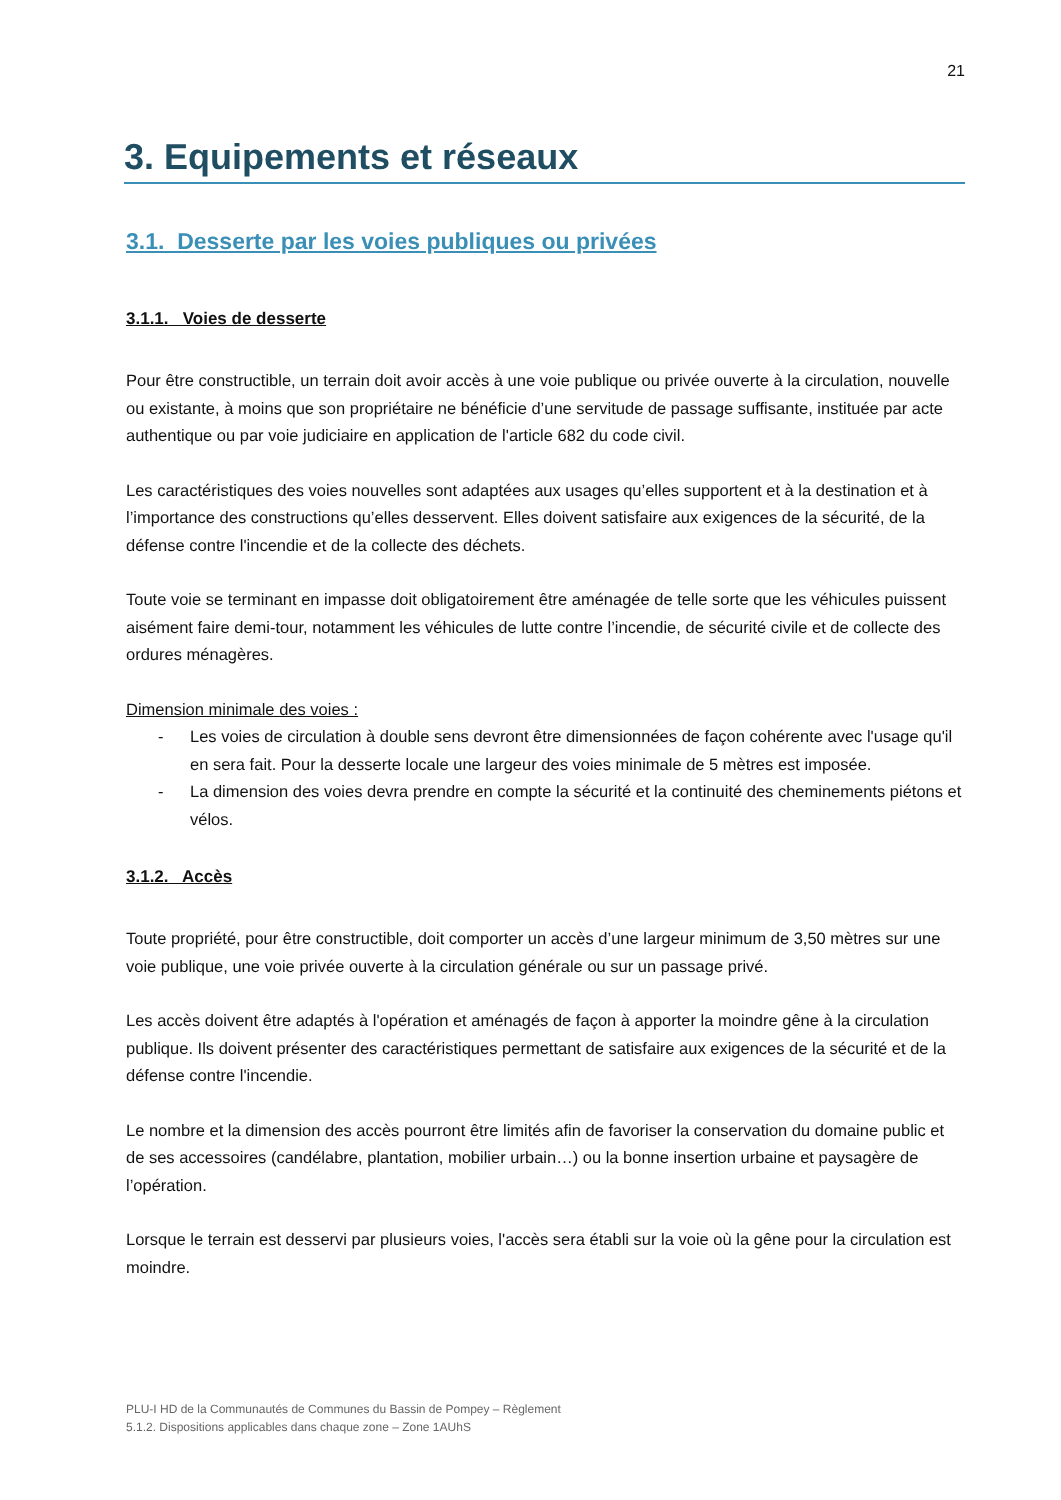21
3. Equipements et réseaux
3.1. Desserte par les voies publiques ou privées
3.1.1. Voies de desserte
Pour être constructible, un terrain doit avoir accès à une voie publique ou privée ouverte à la circulation, nouvelle ou existante, à moins que son propriétaire ne bénéficie d’une servitude de passage suffisante, instituée par acte authentique ou par voie judiciaire en application de l'article 682 du code civil.
Les caractéristiques des voies nouvelles sont adaptées aux usages qu’elles supportent et à la destination et à l’importance des constructions qu’elles desservent. Elles doivent satisfaire aux exigences de la sécurité, de la défense contre l'incendie et de la collecte des déchets.
Toute voie se terminant en impasse doit obligatoirement être aménagée de telle sorte que les véhicules puissent aisément faire demi-tour, notamment les véhicules de lutte contre l’incendie, de sécurité civile et de collecte des ordures ménagères.
Dimension minimale des voies :
- Les voies de circulation à double sens devront être dimensionnées de façon cohérente avec l'usage qu'il en sera fait. Pour la desserte locale une largeur des voies minimale de 5 mètres est imposée.
- La dimension des voies devra prendre en compte la sécurité et la continuité des cheminements piétons et vélos.
3.1.2. Accès
Toute propriété, pour être constructible, doit comporter un accès d’une largeur minimum de 3,50 mètres sur une voie publique, une voie privée ouverte à la circulation générale ou sur un passage privé.
Les accès doivent être adaptés à l'opération et aménagés de façon à apporter la moindre gêne à la circulation publique. Ils doivent présenter des caractéristiques permettant de satisfaire aux exigences de la sécurité et de la défense contre l'incendie.
Le nombre et la dimension des accès pourront être limités afin de favoriser la conservation du domaine public et de ses accessoires (candélabre, plantation, mobilier urbain…) ou la bonne insertion urbaine et paysagère de l’opération.
Lorsque le terrain est desservi par plusieurs voies, l'accès sera établi sur la voie où la gêne pour la circulation est moindre.
PLU-I HD de la Communautés de Communes du Bassin de Pompey – Règlement
5.1.2. Dispositions applicables dans chaque zone – Zone 1AUhS